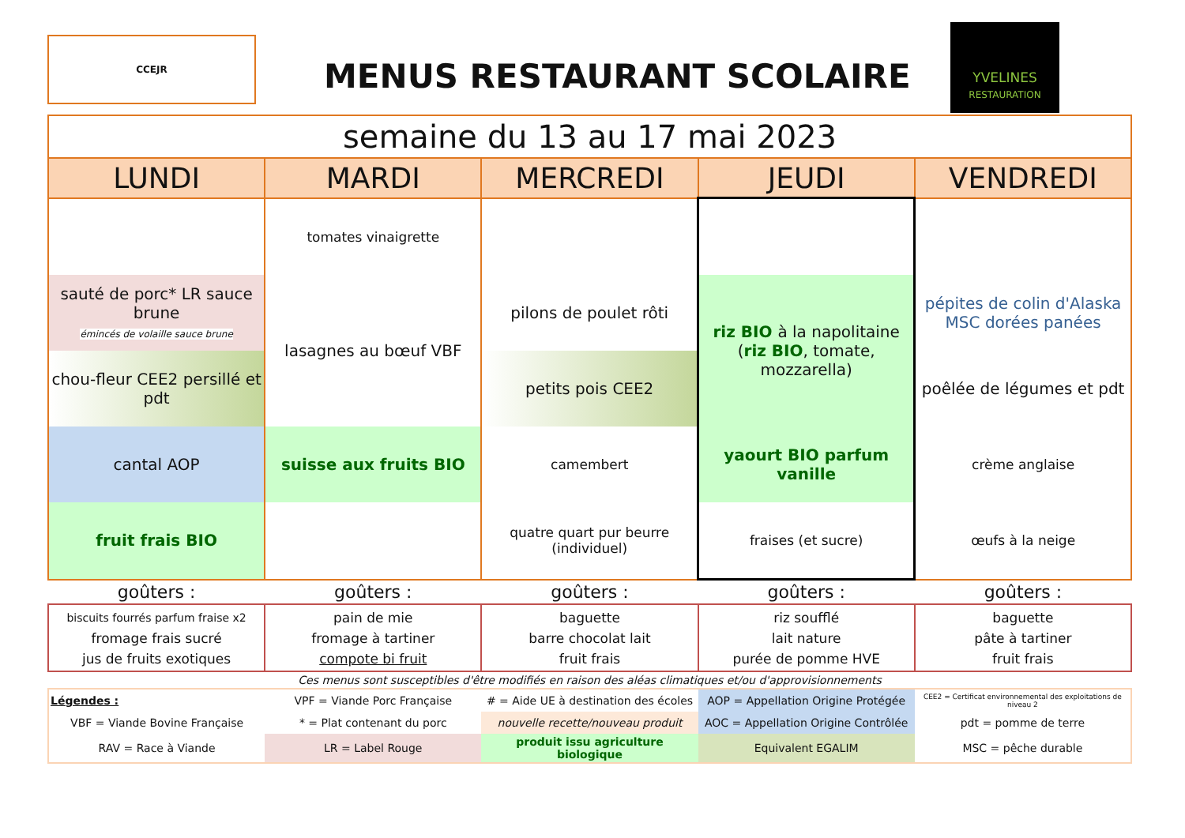CCEJR
MENUS RESTAURANT SCOLAIRE
YVELINES
RESTAURATION
| semaine du 13 au 17 mai 2023 | | | | |
| LUNDI | MARDI | MERCREDI | JEUDI | VENDREDI |
| | tomates vinaigrette | | | |
| sauté de porc* LR sauce brune émincés de volaille sauce brune | lasagnes au bœuf VBF | pilons de poulet rôti | riz BIO à la napolitaine ( riz BIO , tomate, mozzarella) | pépites de colin d'Alaska MSC dorées panées |
| chou-fleur CEE2 persillé et pdt | | petits pois CEE2 | | poêlée de légumes et pdt |
| cantal AOP | suisse aux fruits BIO | camembert | yaourt BIO parfum vanille | crème anglaise |
| fruit frais BIO | | quatre quart pur beurre (individuel) | fraises (et sucre) | œufs à la neige |
| goûters : | goûters : | goûters : | goûters : | goûters : |
| biscuits fourrés parfum fraise x2 fromage frais sucré jus de fruits exotiques | pain de mie fromage à tartiner compote bi fruit | baguette barre chocolat lait fruit frais | riz soufflé lait nature purée de pomme HVE | baguette pâte à tartiner fruit frais |
| Ces menus sont susceptibles d'être modifiés en raison des aléas climatiques et/ou d'approvisionnements | | | | |
| Légendes : | VPF = Viande Porc Française | # = Aide UE à destination des écoles | AOP = Appellation Origine Protégée | CEE2 = Certificat environnemental des exploitations de niveau 2 |
| VBF = Viande Bovine Française | * = Plat contenant du porc | nouvelle recette/nouveau produit | AOC = Appellation Origine Contrôlée | pdt = pomme de terre |
| RAV = Race à Viande | LR = Label Rouge | produit issu agriculture biologique | Equivalent EGALIM | MSC = pêche durable |